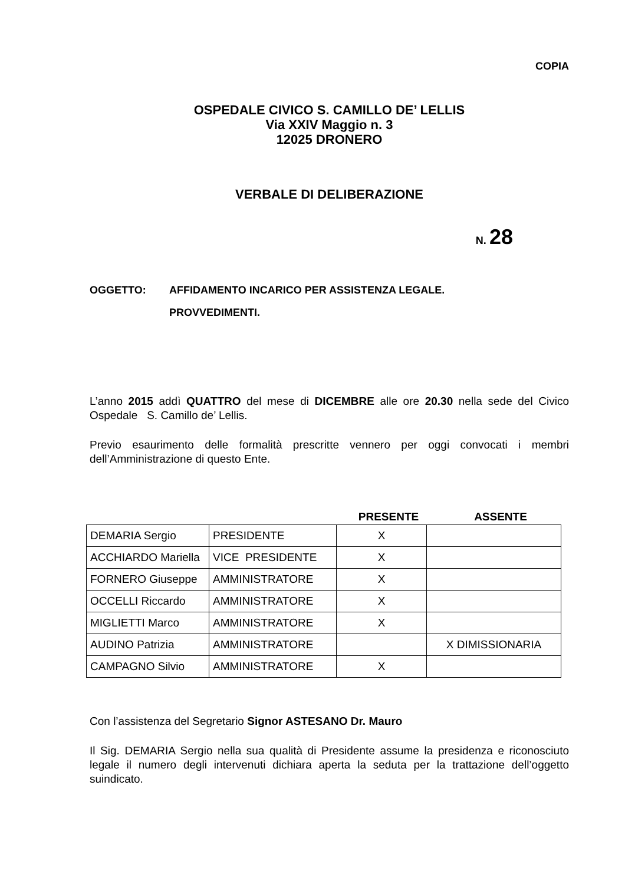COPIA
OSPEDALE CIVICO S. CAMILLO DE’ LELLIS
Via XXIV Maggio n. 3
12025 DRONERO
VERBALE DI DELIBERAZIONE
N. 28
OGGETTO: AFFIDAMENTO INCARICO PER ASSISTENZA LEGALE.
PROVVEDIMENTI.
L’anno 2015 addì QUATTRO del mese di DICEMBRE alle ore 20.30 nella sede del Civico Ospedale S. Camillo de’ Lellis.
Previo esaurimento delle formalità prescritte vennero per oggi convocati i membri dell’Amministrazione di questo Ente.
PRESENTE ASSENTE
| DEMARIA Sergio | PRESIDENTE | X | |
| ACCHIARDO Mariella | VICE PRESIDENTE | X | |
| FORNERO Giuseppe | AMMINISTRATORE | X | |
| OCCELLI Riccardo | AMMINISTRATORE | X | |
| MIGLIETTI Marco | AMMINISTRATORE | X | |
| AUDINO Patrizia | AMMINISTRATORE | | X DIMISSIONARIA |
| CAMPAGNO Silvio | AMMINISTRATORE | X | |
Con l’assistenza del Segretario Signor ASTESANO Dr. Mauro
Il Sig. DEMARIA Sergio nella sua qualità di Presidente assume la presidenza e riconosciuto legale il numero degli intervenuti dichiara aperta la seduta per la trattazione dell’oggetto suindicato.